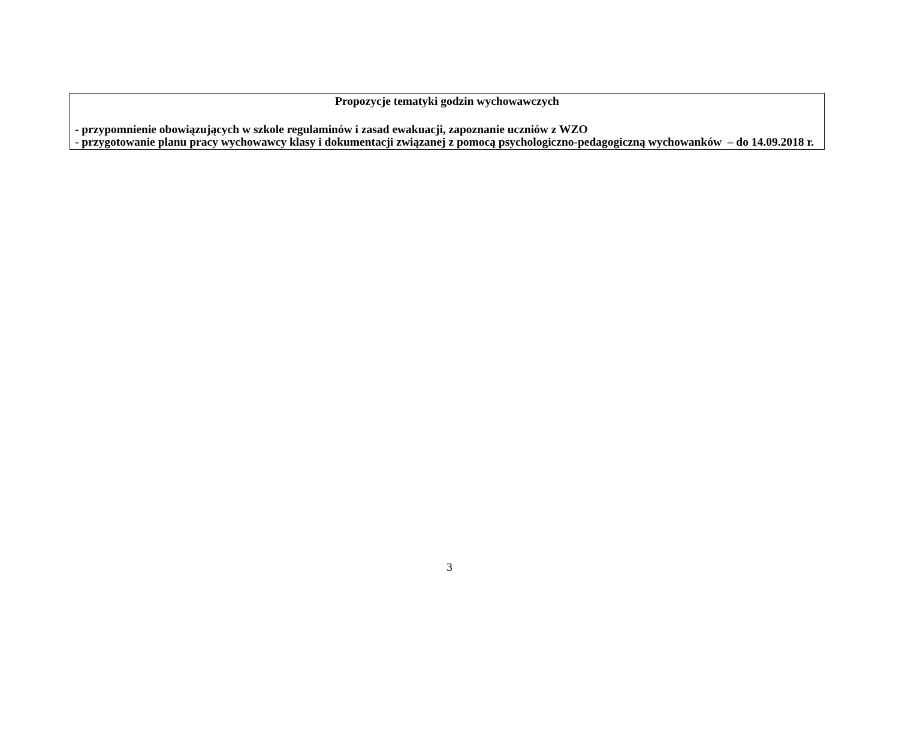| Propozycje tematyki godzin wychowawczych - przypomnienie obowiązujących w szkole regulaminów i zasad ewakuacji, zapoznanie uczniów z WZO - przygotowanie planu pracy wychowawcy klasy i dokumentacji związanej z pomocą psychologiczno-pedagogiczną wychowanków – do 14.09.2018 r. |
3